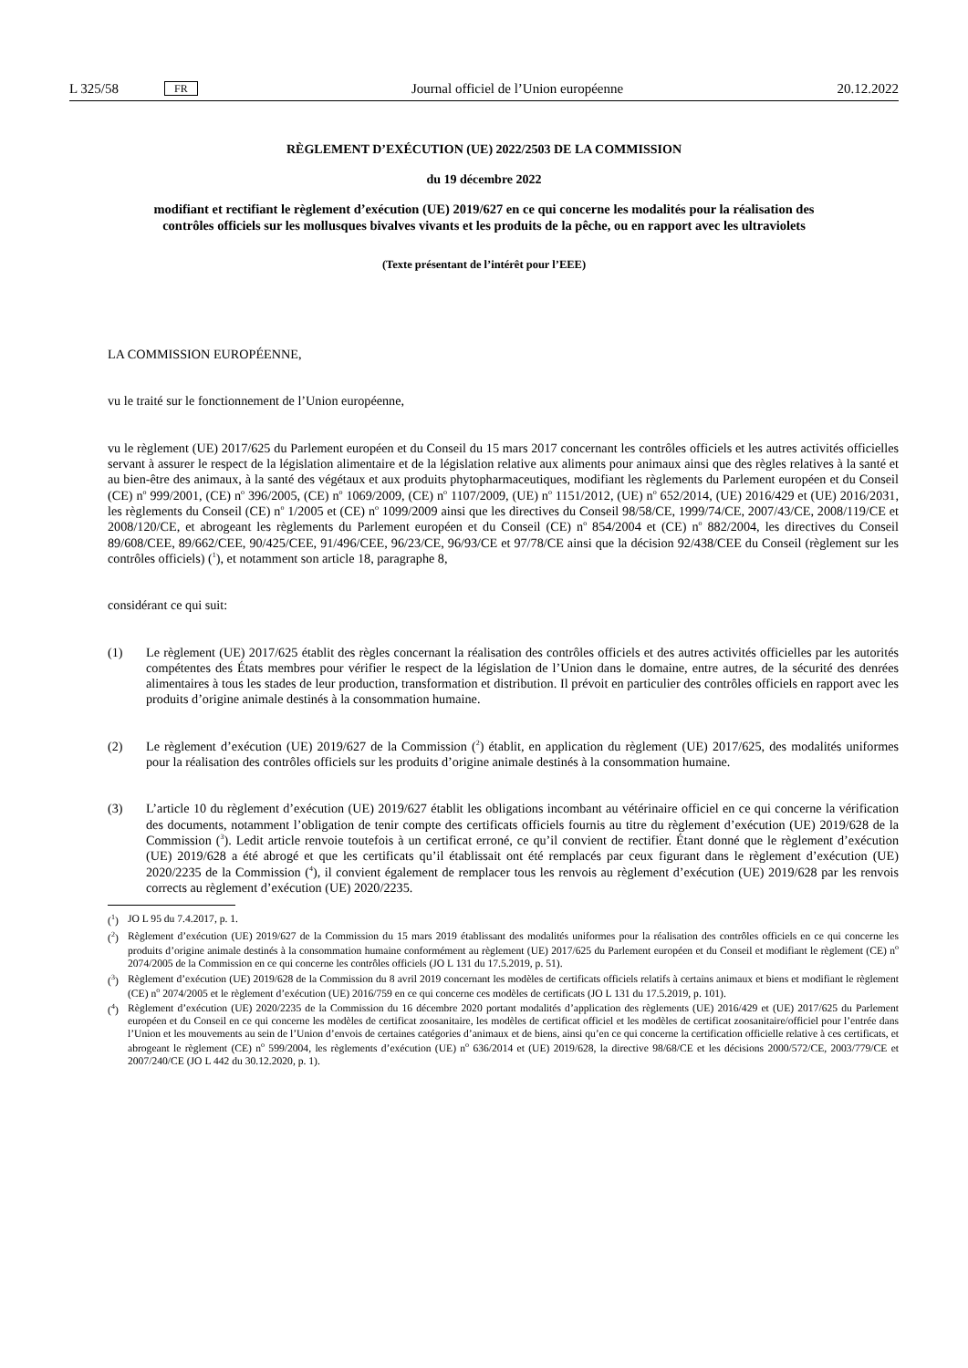L 325/58 FR Journal officiel de l’Union européenne 20.12.2022
RÈGLEMENT D’EXÉCUTION (UE) 2022/2503 DE LA COMMISSION
du 19 décembre 2022
modifiant et rectifiant le règlement d’exécution (UE) 2019/627 en ce qui concerne les modalités pour la réalisation des contrôles officiels sur les mollusques bivalves vivants et les produits de la pêche, ou en rapport avec les ultraviolets
(Texte présentant de l’intérêt pour l’EEE)
LA COMMISSION EUROPÉENNE,
vu le traité sur le fonctionnement de l’Union européenne,
vu le règlement (UE) 2017/625 du Parlement européen et du Conseil du 15 mars 2017 concernant les contrôles officiels et les autres activités officielles servant à assurer le respect de la législation alimentaire et de la législation relative aux aliments pour animaux ainsi que des règles relatives à la santé et au bien-être des animaux, à la santé des végétaux et aux produits phytopharmaceutiques, modifiant les règlements du Parlement européen et du Conseil (CE) n<sup>o</sup> 999/2001, (CE) n<sup>o</sup> 396/2005, (CE) n<sup>o</sup> 1069/2009, (CE) n<sup>o</sup> 1107/2009, (UE) n<sup>o</sup> 1151/2012, (UE) n<sup>o</sup> 652/2014, (UE) 2016/429 et (UE) 2016/2031, les règlements du Conseil (CE) n<sup>o</sup> 1/2005 et (CE) n<sup>o</sup> 1099/2009 ainsi que les directives du Conseil 98/58/CE, 1999/74/CE, 2007/43/CE, 2008/119/CE et 2008/120/CE, et abrogeant les règlements du Parlement européen et du Conseil (CE) n<sup>o</sup> 854/2004 et (CE) n<sup>o</sup> 882/2004, les directives du Conseil 89/608/CEE, 89/662/CEE, 90/425/CEE, 91/496/CEE, 96/23/CE, 96/93/CE et 97/78/CE ainsi que la décision 92/438/CEE du Conseil (règlement sur les contrôles officiels) (<sup>1</sup>), et notamment son article 18, paragraphe 8,
considérant ce qui suit:
(1) Le règlement (UE) 2017/625 établit des règles concernant la réalisation des contrôles officiels et des autres activités officielles par les autorités compétentes des États membres pour vérifier le respect de la législation de l’Union dans le domaine, entre autres, de la sécurité des denrées alimentaires à tous les stades de leur production, transformation et distribution. Il prévoit en particulier des contrôles officiels en rapport avec les produits d’origine animale destinés à la consommation humaine.
(2) Le règlement d’exécution (UE) 2019/627 de la Commission (<sup>2</sup>) établit, en application du règlement (UE) 2017/625, des modalités uniformes pour la réalisation des contrôles officiels sur les produits d’origine animale destinés à la consommation humaine.
(3) L’article 10 du règlement d’exécution (UE) 2019/627 établit les obligations incombant au vétérinaire officiel en ce qui concerne la vérification des documents, notamment l’obligation de tenir compte des certificats officiels fournis au titre du règlement d’exécution (UE) 2019/628 de la Commission (<sup>3</sup>). Ledit article renvoie toutefois à un certificat erroné, ce qu’il convient de rectifier. Étant donné que le règlement d’exécution (UE) 2019/628 a été abrogé et que les certificats qu’il établissait ont été remplacés par ceux figurant dans le règlement d’exécution (UE) 2020/2235 de la Commission (<sup>4</sup>), il convient également de remplacer tous les renvois au règlement d’exécution (UE) 2019/628 par les renvois corrects au règlement d’exécution (UE) 2020/2235.
(<sup>1</sup>) JO L 95 du 7.4.2017, p. 1.
(<sup>2</sup>) Règlement d’exécution (UE) 2019/627 de la Commission du 15 mars 2019 établissant des modalités uniformes pour la réalisation des contrôles officiels en ce qui concerne les produits d’origine animale destinés à la consommation humaine conformément au règlement (UE) 2017/625 du Parlement européen et du Conseil et modifiant le règlement (CE) n<sup>o</sup> 2074/2005 de la Commission en ce qui concerne les contrôles officiels (JO L 131 du 17.5.2019, p. 51).
(<sup>3</sup>) Règlement d’exécution (UE) 2019/628 de la Commission du 8 avril 2019 concernant les modèles de certificats officiels relatifs à certains animaux et biens et modifiant le règlement (CE) n<sup>o</sup> 2074/2005 et le règlement d’exécution (UE) 2016/759 en ce qui concerne ces modèles de certificats (JO L 131 du 17.5.2019, p. 101).
(<sup>4</sup>) Règlement d’exécution (UE) 2020/2235 de la Commission du 16 décembre 2020 portant modalités d’application des règlements (UE) 2016/429 et (UE) 2017/625 du Parlement européen et du Conseil en ce qui concerne les modèles de certificat zoosanitaire, les modèles de certificat officiel et les modèles de certificat zoosanitaire/officiel pour l’entrée dans l’Union et les mouvements au sein de l’Union d’envois de certaines catégories d’animaux et de biens, ainsi qu’en ce qui concerne la certification officielle relative à ces certificats, et abrogeant le règlement (CE) n<sup>o</sup> 599/2004, les règlements d’exécution (UE) n<sup>o</sup> 636/2014 et (UE) 2019/628, la directive 98/68/CE et les décisions 2000/572/CE, 2003/779/CE et 2007/240/CE (JO L 442 du 30.12.2020, p. 1).